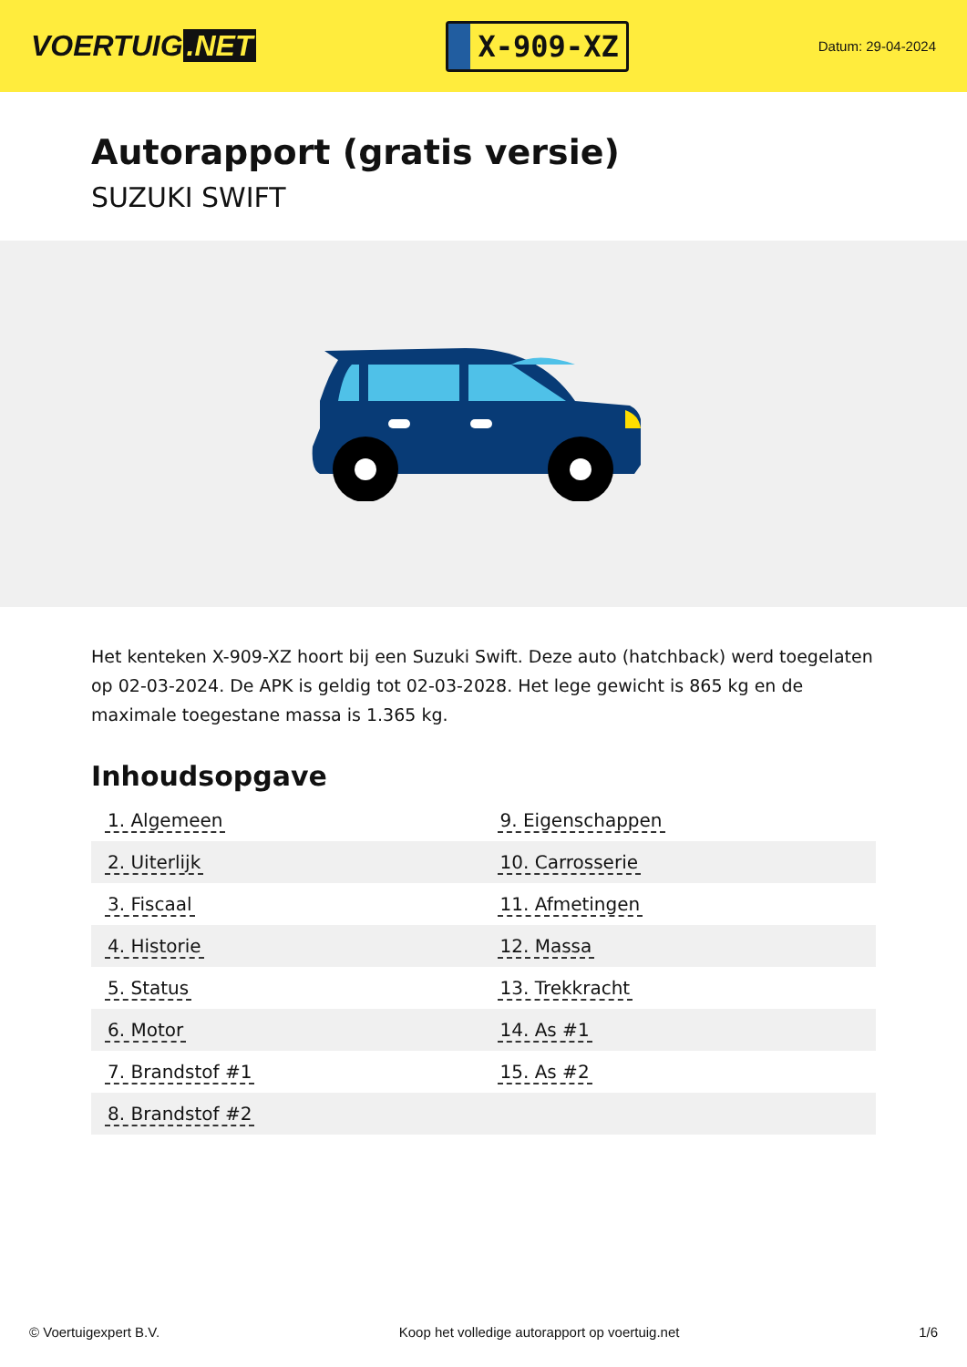VOERTUIG.NET
X-909-XZ
Datum: 29-04-2024
Autorapport (gratis versie)
SUZUKI SWIFT
Het kenteken X-909-XZ hoort bij een Suzuki Swift. Deze auto (hatchback) werd toegelaten op 02-03-2024. De APK is geldig tot 02-03-2028. Het lege gewicht is 865 kg en de maximale toegestane massa is 1.365 kg.
Inhoudsopgave
| 1. Algemeen | 9. Eigenschappen |
| 2. Uiterlijk | 10. Carrosserie |
| 3. Fiscaal | 11. Afmetingen |
| 4. Historie | 12. Massa |
| 5. Status | 13. Trekkracht |
| 6. Motor | 14. As #1 |
| 7. Brandstof #1 | 15. As #2 |
| 8. Brandstof #2 | |
© Voertuigexpert B.V. Koop het volledige autorapport op voertuig.net 1/6